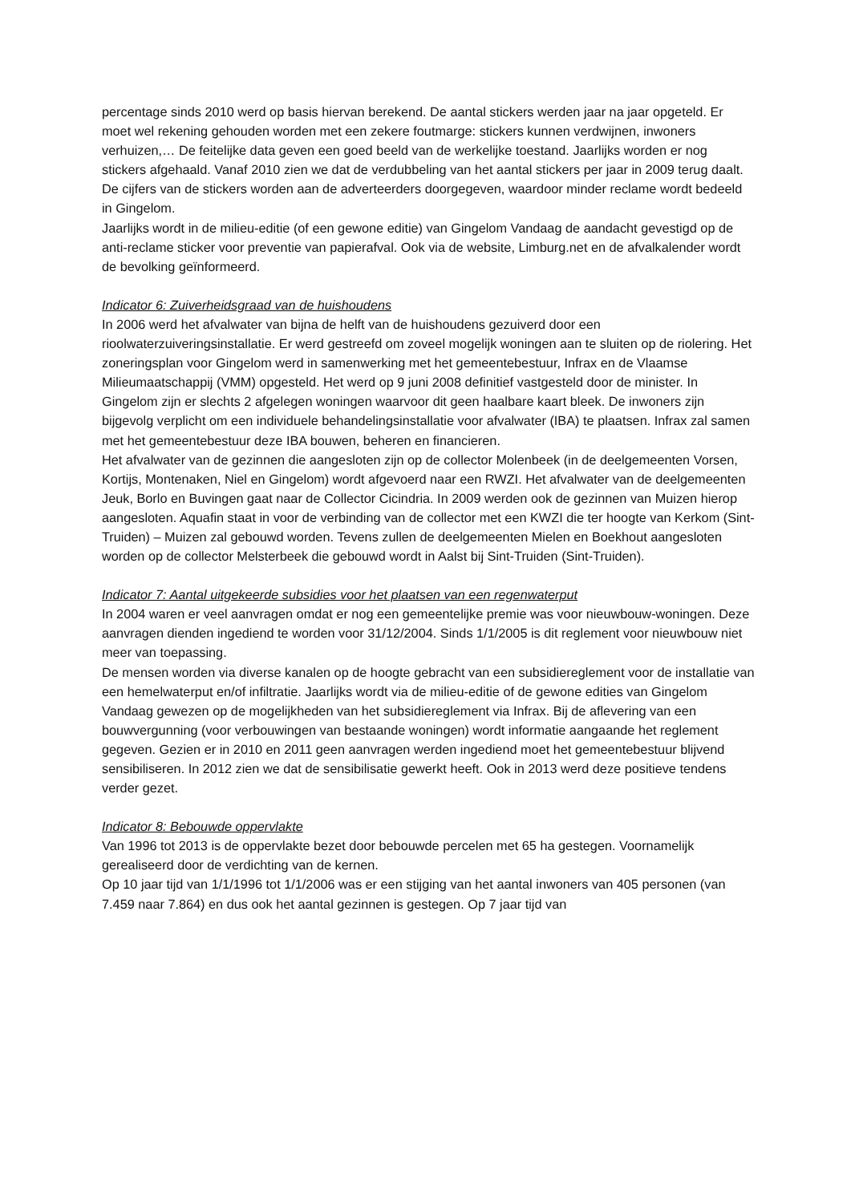percentage sinds 2010 werd op basis hiervan berekend. De aantal stickers werden jaar na jaar opgeteld. Er moet wel rekening gehouden worden met een zekere foutmarge: stickers kunnen verdwijnen, inwoners verhuizen,… De feitelijke data geven een goed beeld van de werkelijke toestand. Jaarlijks worden er nog stickers afgehaald. Vanaf 2010 zien we dat de verdubbeling van het aantal stickers per jaar in 2009 terug daalt.
De cijfers van de stickers worden aan de adverteerders doorgegeven, waardoor minder reclame wordt bedeeld in Gingelom.
Jaarlijks wordt in de milieu-editie (of een gewone editie) van Gingelom Vandaag de aandacht gevestigd op de anti-reclame sticker voor preventie van papierafval. Ook via de website, Limburg.net en de afvalkalender wordt de bevolking geïnformeerd.
Indicator 6: Zuiverheidsgraad van de huishoudens
In 2006 werd het afvalwater van bijna de helft van de huishoudens gezuiverd door een rioolwaterzuiveringsinstallatie. Er werd gestreefd om zoveel mogelijk woningen aan te sluiten op de riolering. Het zoneringsplan voor Gingelom werd in samenwerking met het gemeentebestuur, Infrax en de Vlaamse Milieumaatschappij (VMM) opgesteld. Het werd op 9 juni 2008 definitief vastgesteld door de minister. In Gingelom zijn er slechts 2 afgelegen woningen waarvoor dit geen haalbare kaart bleek. De inwoners zijn bijgevolg verplicht om een individuele behandelingsinstallatie voor afvalwater (IBA) te plaatsen. Infrax zal samen met het gemeentebestuur deze IBA bouwen, beheren en financieren.
Het afvalwater van de gezinnen die aangesloten zijn op de collector Molenbeek (in de deelgemeenten Vorsen, Kortijs, Montenaken, Niel en Gingelom) wordt afgevoerd naar een RWZI. Het afvalwater van de deelgemeenten Jeuk, Borlo en Buvingen gaat naar de Collector Cicindria. In 2009 werden ook de gezinnen van Muizen hierop aangesloten. Aquafin staat in voor de verbinding van de collector met een KWZI die ter hoogte van Kerkom (Sint-Truiden) – Muizen zal gebouwd worden. Tevens zullen de deelgemeenten Mielen en Boekhout aangesloten worden op de collector Melsterbeek die gebouwd wordt in Aalst bij Sint-Truiden (Sint-Truiden).
Indicator 7: Aantal uitgekeerde subsidies voor het plaatsen van een regenwaterput
In 2004 waren er veel aanvragen omdat er nog een gemeentelijke premie was voor nieuwbouw-woningen. Deze aanvragen dienden ingediend te worden voor 31/12/2004. Sinds 1/1/2005 is dit reglement voor nieuwbouw niet meer van toepassing.
De mensen worden via diverse kanalen op de hoogte gebracht van een subsidiereglement voor de installatie van een hemelwaterput en/of infiltratie. Jaarlijks wordt via de milieu-editie of de gewone edities van Gingelom Vandaag gewezen op de mogelijkheden van het subsidiereglement via Infrax. Bij de aflevering van een bouwvergunning (voor verbouwingen van bestaande woningen) wordt informatie aangaande het reglement gegeven. Gezien er in 2010 en 2011 geen aanvragen werden ingediend moet het gemeentebestuur blijvend sensibiliseren. In 2012 zien we dat de sensibilisatie gewerkt heeft. Ook in 2013 werd deze positieve tendens verder gezet.
Indicator 8: Bebouwde oppervlakte
Van 1996 tot 2013 is de oppervlakte bezet door bebouwde percelen met 65 ha gestegen. Voornamelijk gerealiseerd door de verdichting van de kernen.
Op 10 jaar tijd van 1/1/1996 tot 1/1/2006 was er een stijging van het aantal inwoners van 405 personen (van 7.459 naar 7.864) en dus ook het aantal gezinnen is gestegen. Op 7 jaar tijd van